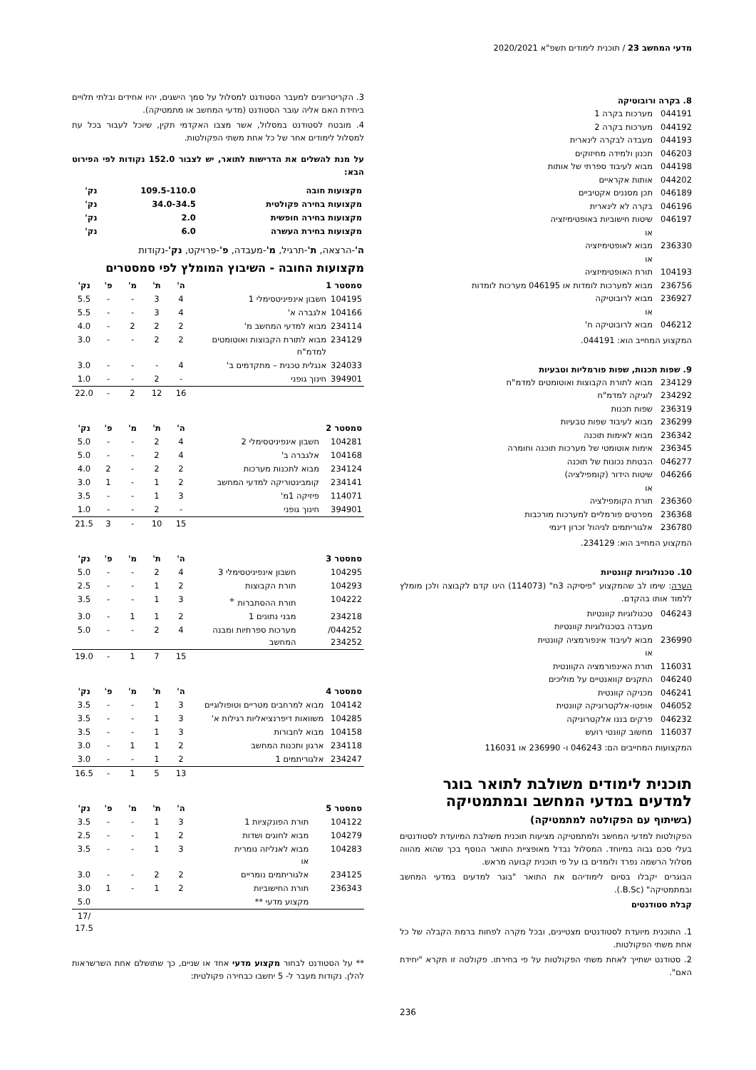מדעי המחשב 23 / תוכנית לימודים תשפ"א 2020/2021
8. בקרה ורובוטיקה
044191 מערכות בקרה 1
044192 מערכות בקרה 2
044193 מעבדה לבקרה לינארית
046203 תכנון ולמידה מחיזוקים
044198 מבוא לעיבוד ספרתי של אותות
044202 אותות אקראיים
046189 תכן מסננים אקטיביים
046196 בקרה לא לינארית
046197 שיטות חישוביות באופטימיזציה
או
236330 מבוא לאופטימיזציה
או
104193 תורת האופטימיזציה
236756 מבוא למערכות לומדות או 046195 מערכות לומדות
236927 מבוא לרובוטיקה
או
046212 מבוא לרובוטיקה ח'
המקצוע המחייב הוא: 044191.
9. שפות תכנות, שפות פורמליות וטבעיות
234129 מבוא לתורת הקבוצות ואוטומטים למדמ"ח
234292 לוגיקה למדמ"ח
236319 שפות תכנות
236299 מבוא לעיבוד שפות טבעיות
236342 מבוא לאימות תוכנה
236345 אימות אוטומטי של מערכות תוכנה וחומרה
046277 הבטחת נכונות של תוכנה
046266 שיטות הידור (קומפילציה)
או
236360 תורת הקומפילציה
236368 מפרטים פורמליים למערכות מורכבות
236780 אלגוריתמים לניהול זכרון דינמי
המקצוע המחייב הוא: 234129.
10. טכנולוגיות קוונטיות
הערה: שימו לב שהמקצוע "פיסיקה 3ח" (114073) הינו קדם לקבוצה ולכן מומלץ ללמוד אותו בהקדם.
046243 טכנולוגיות קוונטיות
מעבדה בטכנולוגיות קוונטיות
236990 מבוא לעיבוד אינפורמציה קוונטית
או
116031 תורת האינפורמציה הקוונטית
046240 התקנים קוואנטיים על מוליכים
046241 מכניקה קוונטית
046052 אופטו-אלקטרוניקה קוונטית
046232 פרקים בננו אלקטרוניקה
116037 מחשוב קוונטי רועש
המקצועות המחייבים הם: 046243 ו- 236990 או 116031
תוכנית לימודים משולבת לתואר בוגר למדעים במדעי המחשב ובמתמטיקה
(בשיתוף עם הפקולטה למתמטיקה)
הפקולטות למדעי המחשב ולמתמטיקה מציעות תוכנית משולבת המיועדת לסטודנטים בעלי סכם גבוה במיוחד. המסלול נבדל מאופציית התואר הנוסף בכך שהוא מהווה מסלול הרשמה נפרד ולומדים בו על פי תוכנית קבועה מראש.
הבוגרים יקבלו בסיום לימודיהם את התואר "בוגר למדעים במדעי המחשב ובמתמטיקה" (B.Sc.).
קבלת סטודנטים
1. התוכנית מיועדת לסטודנטים מצטיינים, ובכל מקרה לפחות ברמת הקבלה של כל אחת משתי הפקולטות.
2. סטודנט ישתייך לאחת משתי הפקולטות על פי בחירתו. פקולטה זו תקרא "יחידת האם".
236
3. הקריטריונים למעבר הסטודנט למסלול על סמך הישגים, יהיו אחידים ובלתי תלויים ביחידת האם אליה עובר הסטודנט (מדעי המחשב או מתמטיקה).
4. מובטח לסטודנט במסלול, אשר מצבו האקדמי תקין, שיוכל לעבור בכל עת למסלול לימודים אחר של כל אחת משתי הפקולטות.
על מנת להשלים את הדרישות לתואר, יש לצבור 152.0 נקודות לפי הפירוט הבא:
| מקצועות חובה | 109.5-110.0 | נק' |
| מקצועות בחירה פקולטית | 34.0-34.5 | נק' |
| מקצועות בחירה חופשית | 2.0 | נק' |
| מקצועות בחירת העשרה | 6.0 | נק' |
ה'-הרצאה, ת'-תרגיל, מ'-מעבדה, פ'-פרויקט, נק'-נקודות
מקצועות החובה - השיבוץ המומלץ לפי סמסטרים
| סמסטר 1 | | ה' | ת' | מ' | פ' | נק' |
| --- | --- | --- | --- | --- | --- | --- |
| 104195 | חשבון אינפיניטסימלי 1 | 4 | 3 | - | - | 5.5 |
| 104166 | אלגברה א' | 4 | 3 | - | - | 5.5 |
| 234114 | מבוא למדעי המחשב מ' | 2 | 2 | 2 | - | 4.0 |
| 234129 | מבוא לתורת הקבוצות ואוטומטים למדמ"ח | 2 | 2 | - | - | 3.0 |
| 324033 | אנגלית טכנית – מתקדמים ב' | 4 | - | - | - | 3.0 |
| 394901 | חינוך גופני | - | 2 | - | - | 1.0 |
| | | 16 | 12 | 2 | - | 22.0 |
| סמסטר 2 | | ה' | ת' | מ' | פ' | נק' |
| --- | --- | --- | --- | --- | --- | --- |
| 104281 | חשבון אינפיניטסימלי 2 | 4 | 2 | - | - | 5.0 |
| 104168 | אלגברה ב' | 4 | 2 | - | - | 5.0 |
| 234124 | מבוא לתכנות מערכות | 2 | 2 | - | 2 | 4.0 |
| 234141 | קומבינטוריקה למדעי המחשב | 2 | 1 | - | 1 | 3.0 |
| 114071 | פיזיקה 1מ' | 3 | 1 | - | - | 3.5 |
| 394901 | חינוך גופני | - | 2 | - | - | 1.0 |
| | | 15 | 10 | - | 3 | 21.5 |
| סמסטר 3 | | ה' | ת' | מ' | פ' | נק' |
| --- | --- | --- | --- | --- | --- | --- |
| 104295 | חשבון אינפיניטסימלי 3 | 4 | 2 | - | - | 5.0 |
| 104293 | תורת הקבוצות | 2 | 1 | - | - | 2.5 |
| 104222 | תורת ההסתברות <sup>+</sup> | 3 | 1 | - | - | 3.5 |
| 234218 | מבני נתונים 1 | 2 | 1 | 1 | - | 3.0 |
| 044252/ 234252 | מערכות ספרתיות ומבנה המחשב | 4 | 2 | - | - | 5.0 |
| | | 15 | 7 | 1 | - | 19.0 |
| סמסטר 4 | | ה' | ת' | מ' | פ' | נק' |
| --- | --- | --- | --- | --- | --- | --- |
| 104142 | מבוא למרחבים מטריים וטופולוגיים | 3 | 1 | - | - | 3.5 |
| 104285 | משוואות דיפרנציאליות רגילות א' | 3 | 1 | - | - | 3.5 |
| 104158 | מבוא לחבורות | 3 | 1 | - | - | 3.5 |
| 234118 | ארגון ותכנות המחשב | 2 | 1 | 1 | - | 3.0 |
| 234247 | אלגוריתמים 1 | 2 | 1 | - | - | 3.0 |
| | | 13 | 5 | 1 | - | 16.5 |
| סמסטר 5 | | ה' | ת' | מ' | פ' | נק' |
| --- | --- | --- | --- | --- | --- | --- |
| 104122 | תורת הפונקציות 1 | 3 | 1 | - | - | 3.5 |
| 104279 | מבוא לחוגים ושדות | 2 | 1 | - | - | 2.5 |
| 104283 | מבוא לאנליזה נומרית או | 3 | 1 | - | - | 3.5 |
| 234125 | אלגוריתמים נומריים | 2 | 2 | - | - | 3.0 |
| 236343 | תורת החישוביות | 2 | 1 | - | 1 | 3.0 |
| | מקצוע מדעי ** | | | | | 5.0 |
| | | | | | | /17 17.5 |
** על הסטודנט לבחור מקצוע מדעי אחד או שניים, כך שתושלם אחת השרשראות להלן. נקודות מעבר ל- 5 יחשבו כבחירה פקולטית: